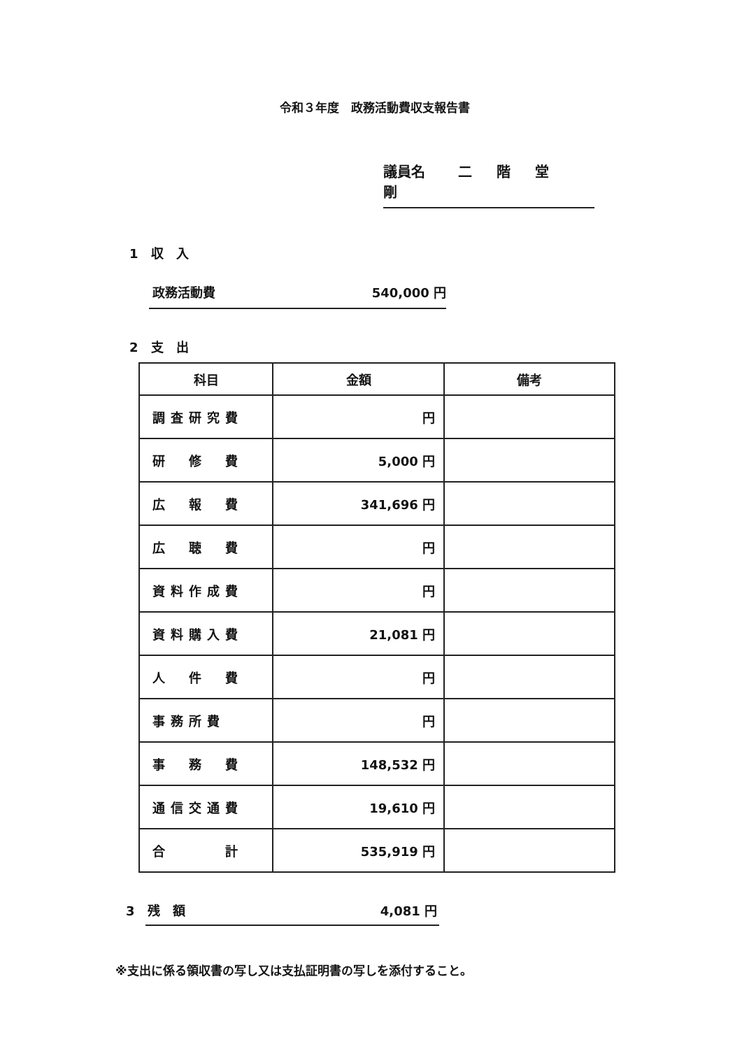令和３年度　政務活動費収支報告書
議員名 二 階 堂 剛
1　収　入
政務活動費 540,000 円
2　支　出
| 科目 | 金額 | 備考 |
| --- | --- | --- |
| 調査研究費 | 円 | |
| 研 修 費 | 5,000 円 | |
| 広 報 費 | 341,696 円 | |
| 広 聴 費 | 円 | |
| 資料作成費 | 円 | |
| 資料購入費 | 21,081 円 | |
| 人 件 費 | 円 | |
| 事務所費 | 円 | |
| 事 務 費 | 148,532 円 | |
| 通信交通費 | 19,610 円 | |
| 合 計 | 535,919 円 | |
3　残　額 4,081 円
※支出に係る領収書の写し又は支払証明書の写しを添付すること。